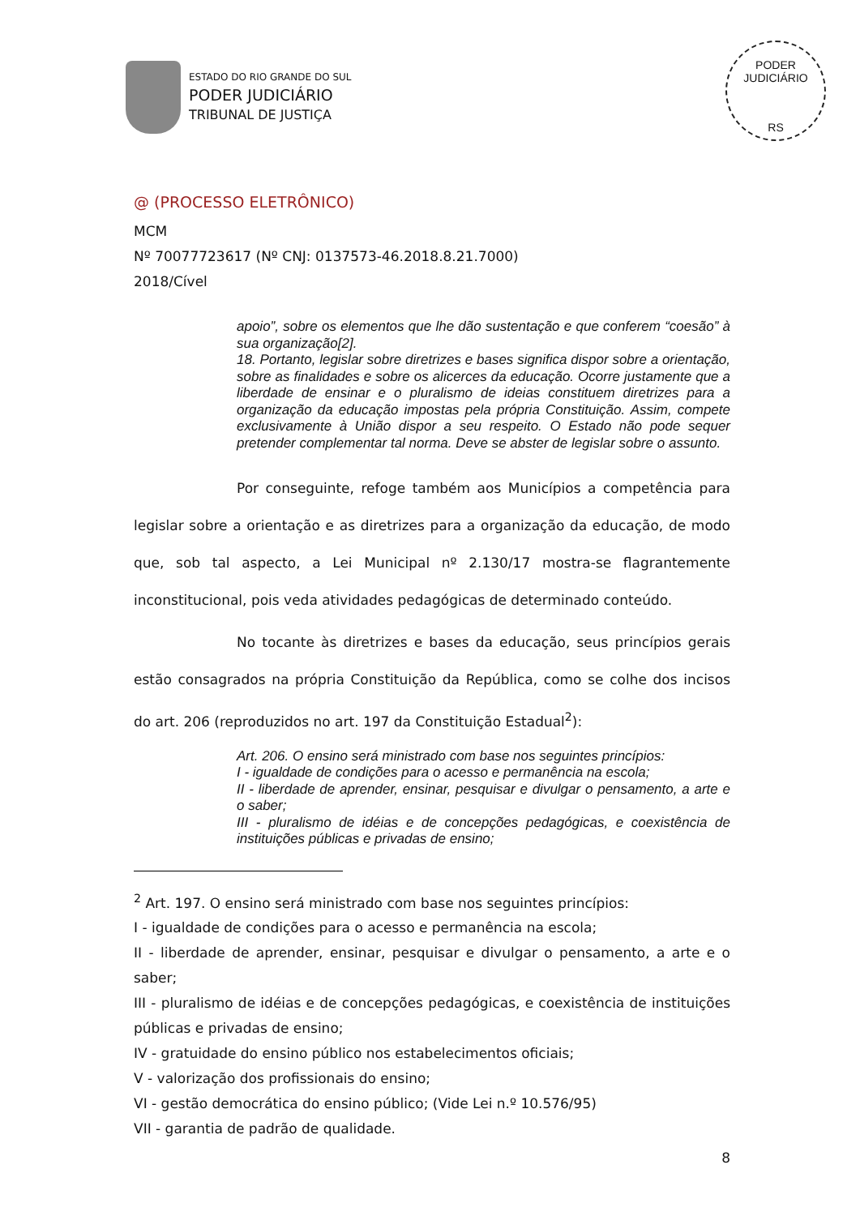ESTADO DO RIO GRANDE DO SUL
PODER JUDICIÁRIO
TRIBUNAL DE JUSTIÇA
PODER JUDICIÁRIO
RS
@ (PROCESSO ELETRÔNICO)
MCM
Nº 70077723617 (Nº CNJ: 0137573-46.2018.8.21.7000)
2018/Cível
apoio”, sobre os elementos que lhe dão sustentação e que conferem “coesão” à sua organização[2].
18. Portanto, legislar sobre diretrizes e bases significa dispor sobre a orientação, sobre as finalidades e sobre os alicerces da educação. Ocorre justamente que a liberdade de ensinar e o pluralismo de ideias constituem diretrizes para a organização da educação impostas pela própria Constituição. Assim, compete exclusivamente à União dispor a seu respeito. O Estado não pode sequer pretender complementar tal norma. Deve se abster de legislar sobre o assunto.
Por conseguinte, refoge também aos Municípios a competência para legislar sobre a orientação e as diretrizes para a organização da educação, de modo que, sob tal aspecto, a Lei Municipal nº 2.130/17 mostra-se flagrantemente inconstitucional, pois veda atividades pedagógicas de determinado conteúdo.
No tocante às diretrizes e bases da educação, seus princípios gerais estão consagrados na própria Constituição da República, como se colhe dos incisos do art. 206 (reproduzidos no art. 197 da Constituição Estadual<sup>2</sup>):
Art. 206. O ensino será ministrado com base nos seguintes princípios:
I - igualdade de condições para o acesso e permanência na escola;
II - liberdade de aprender, ensinar, pesquisar e divulgar o pensamento, a arte e o saber;
III - pluralismo de idéias e de concepções pedagógicas, e coexistência de instituições públicas e privadas de ensino;
<sup>2</sup> Art. 197. O ensino será ministrado com base nos seguintes princípios:
I - igualdade de condições para o acesso e permanência na escola;
II - liberdade de aprender, ensinar, pesquisar e divulgar o pensamento, a arte e o saber;
III - pluralismo de idéias e de concepções pedagógicas, e coexistência de instituições públicas e privadas de ensino;
IV - gratuidade do ensino público nos estabelecimentos oficiais;
V - valorização dos profissionais do ensino;
VI - gestão democrática do ensino público; (Vide Lei n.º 10.576/95)
VII - garantia de padrão de qualidade.
8